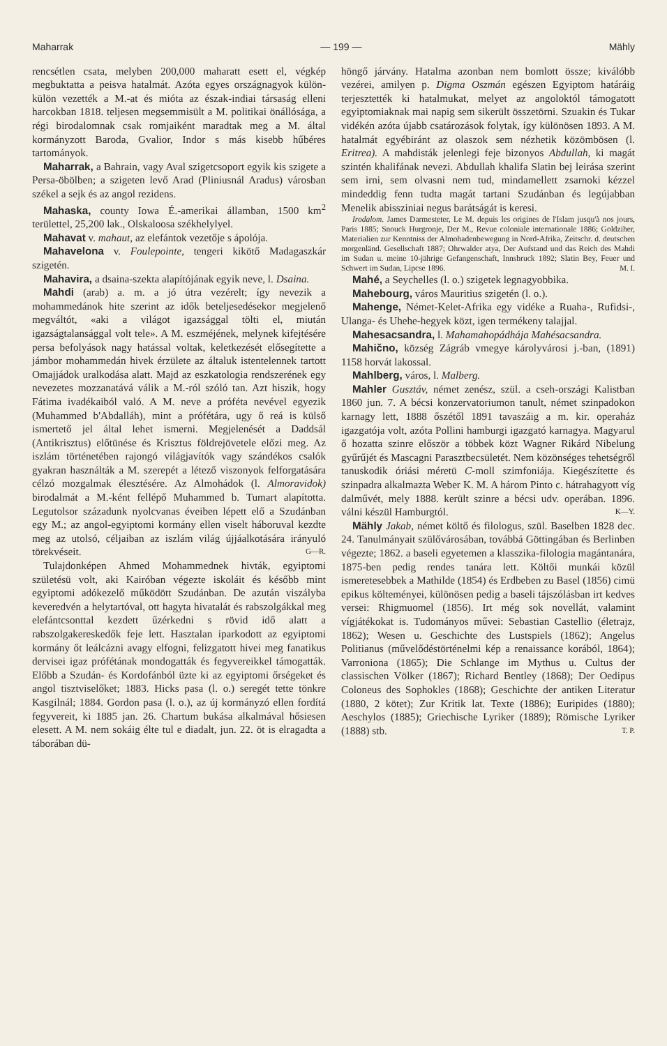Maharrak — 199 — Mähly
rencsétlen csata, melyben 200,000 maharatt esett el, végkép megbuktatta a peisva hatalmát. Azóta egyes országnagyok külön-külön vezették a M.-at és mióta az észak-indiai társaság elleni harcokban 1818. teljesen megsemmisült a M. politikai önállósága, a régi birodalomnak csak romjaiként maradtak meg a M. által kormányzott Baroda, Gvalior, Indor s más kisebb hűbéres tartományok.
Maharrak, a Bahrain, vagy Aval szigetcsoport egyik kis szigete a Persa-öbölben; a szigeten levő Arad (Pliniusnál Aradus) városban székel a sejk és az angol rezidens.
Mahaska, county Iowa É.-amerikai államban, 1500 km<sup>2</sup> területtel, 25,200 lak., Olskaloosa székhelylyel.
Mahavat v. mahaut, az elefántok vezetője s ápolója.
Mahavelona v. Foulepointe, tengeri kikötő Madagaszkár szigetén.
Mahavira, a dsaina-szekta alapítójának egyik neve, l. Dsaina.
Mahdi (arab) a. m. a jó útra vezérelt; így nevezik a mohammedánok hite szerint az idők beteljesedésekor megjelenő megváltót, «aki a világot igazsággal tölti el, miután igazságtalansággal volt tele». A M. eszméjének, melynek kifejtésére persa befolyások nagy hatással voltak, keletkezését elősegítette a jámbor mohammedán hivek érzülete az általuk istentelennek tartott Omajjádok uralkodása alatt. Majd az eszkatologia rendszerének egy nevezetes mozzanatává válik a M.-ról szóló tan. Azt hiszik, hogy Fátima ivadékaiból való. A M. neve a próféta nevével egyezik (Muhammed b'Abdalláh), mint a prófétára, ugy ő reá is külső ismertető jel által lehet ismerni. Megjelenését a Daddsál (Antikrisztus) előtünése és Krisztus földrejövetele előzi meg. Az iszlám történetében rajongó világjavítók vagy szándékos csalók gyakran használták a M. szerepét a létező viszonyok felforgatására célzó mozgalmak élesztésére. Az Almohádok (l. Almoravidok) birodalmát a M.-ként fellépő Muhammed b. Tumart alapította. Legutolsor századunk nyolcvanas éveiben lépett elő a Szudánban egy M.; az angol-egyiptomi kormány ellen viselt háboruval kezdte meg az utolsó, céljaiban az iszlám világ újjáalkotására irányuló törekvéseit. G—R.
Tulajdonképen Ahmed Mohammednek hivták, egyiptomi születésü volt, aki Kairóban végezte iskoláit és később mint egyiptomi adókezelő működött Szudánban. De azután viszályba keveredvén a helytartóval, ott hagyta hivatalát és rabszolgákkal meg elefántcsonttal kezdett űzérkedni s rövid idő alatt a rabszolgakereskedők feje lett. Hasztalan iparkodott az egyiptomi kormány őt leálcázni avagy elfogni, felizgatott hivei meg fanatikus dervisei igaz prófétának mondogatták és fegyvereikkel támogatták. Előbb a Szudán- és Kordofánból üzte ki az egyiptomi őrségeket és angol tisztviselőket; 1883. Hicks pasa (l. o.) seregét tette tönkre Kasgilnál; 1884. Gordon pasa (l. o.), az új kormányzó ellen fordítá fegyvereit, ki 1885 jan. 26. Chartum bukása alkalmával hősiesen elesett. A M. nem sokáig élte tul e diadalt, jun. 22. öt is elragadta a táborában dü-
höngő járvány. Hatalma azonban nem bomlott össze; kiválóbb vezérei, amilyen p. Digma Oszmán egészen Egyiptom határáig terjesztették ki hatalmukat, melyet az angoloktól támogatott egyiptomiaknak mai napig sem sikerült összetörni. Szuakin és Tukar vidékén azóta újabb csatározások folytak, így különösen 1893. A M. hatalmát egyébiránt az olaszok sem nézhetik közömbösen (l. Eritrea). A mahdisták jelenlegi feje bizonyos Abdullah, ki magát szintén khalifának nevezi. Abdullah khalifa Slatin bej leirása szerint sem irni, sem olvasni nem tud, mindamellett zsarnoki kézzel mindeddig fenn tudta magát tartani Szudánban és legújabban Menelik abissziniai negus barátságát is keresi.
Irodalom. James Darmesteter, Le M. depuis les origines de l'Islam jusqu'à nos jours, Paris 1885; Snouck Hurgronje, Der M., Revue coloniale internationale 1886; Goldziher, Materialien zur Kenntniss der Almohadenbewegung in Nord-Afrika, Zeitschr. d. deutschen morgenländ. Gesellschaft 1887; Ohrwalder atya, Der Aufstand und das Reich des Mahdi im Sudan u. meine 10-jährige Gefangenschaft, Innsbruck 1892; Slatin Bey, Feuer und Schwert im Sudan, Lipcse 1896. M. I.
Mahé, a Seychelles (l. o.) szigetek legnagyobbika.
Mahebourg, város Mauritius szigetén (l. o.).
Mahenge, Német-Kelet-Afrika egy vidéke a Ruaha-, Rufidsi-, Ulanga- és Uhehe-hegyek közt, igen termékeny talajjal.
Mahesacsandra, l. Mahamahopádhája Mahésacsandra.
Mahično, község Zágráb vmegye károlyvárosi j.-ban, (1891) 1158 horvát lakossal.
Mahlberg, város, l. Malberg.
Mahler Gusztáv, német zenész, szül. a cseh-országi Kalistban 1860 jun. 7. A bécsi konzervatoriumon tanult, német szinpadokon karnagy lett, 1888 őszétől 1891 tavaszáig a m. kir. operaház igazgatója volt, azóta Pollini hamburgi igazgató karnagya. Magyarul ő hozatta szinre először a többek közt Wagner Rikárd Nibelung gyűrűjét és Mascagni Parasztbecsületét. Nem közönséges tehetségről tanuskodik óriási méretü C-moll szimfoniája. Kiegészítette és szinpadra alkalmazta Weber K. M. A három Pinto c. hátrahagyott víg dalművét, mely 1888. került szinre a bécsi udv. operában. 1896. válni készül Hamburgtól. K—Y.
Mähly Jakab, német költő és filologus, szül. Baselben 1828 dec. 24. Tanulmányait szülővárosában, továbbá Göttingában és Berlinben végezte; 1862. a baseli egyetemen a klasszika-filologia magántanára, 1875-ben pedig rendes tanára lett. Költői munkái közül ismeretesebbek a Mathilde (1854) és Erdbeben zu Basel (1856) cimü epikus költeményei, különösen pedig a baseli tájszólásban irt kedves versei: Rhigmuomel (1856). Irt még sok novellát, valamint vígjátékokat is. Tudományos művei: Sebastian Castellio (életrajz, 1862); Wesen u. Geschichte des Lustspiels (1862); Angelus Politianus (művelődéstörténelmi kép a renaissance korából, 1864); Varroniona (1865); Die Schlange im Mythus u. Cultus der classischen Völker (1867); Richard Bentley (1868); Der Oedipus Coloneus des Sophokles (1868); Geschichte der antiken Literatur (1880, 2 kötet); Zur Kritik lat. Texte (1886); Euripides (1880); Aeschylos (1885); Griechische Lyriker (1889); Römische Lyriker (1888) stb. T. P.